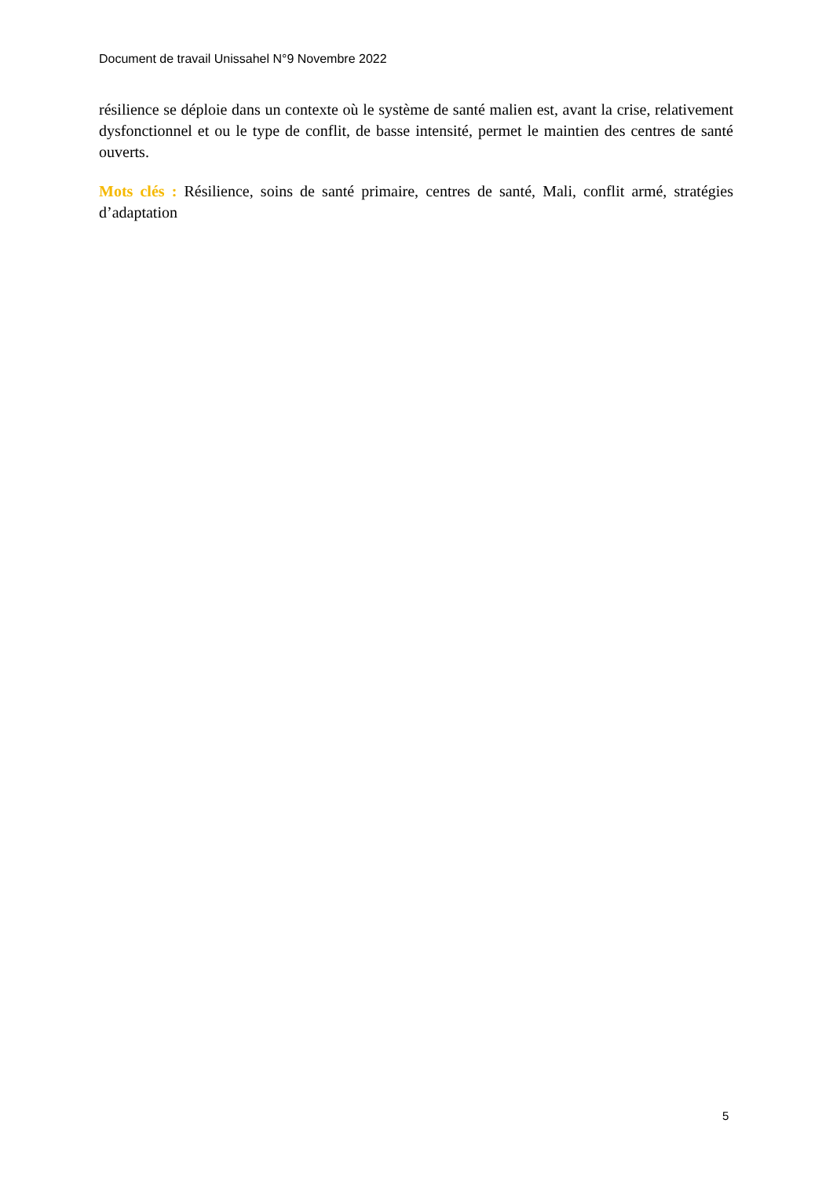Document de travail Unissahel N°9 Novembre 2022
résilience se déploie dans un contexte où le système de santé malien est, avant la crise, relativement dysfonctionnel et ou le type de conflit, de basse intensité, permet le maintien des centres de santé ouverts.
Mots clés : Résilience, soins de santé primaire, centres de santé, Mali, conflit armé, stratégies d’adaptation
5